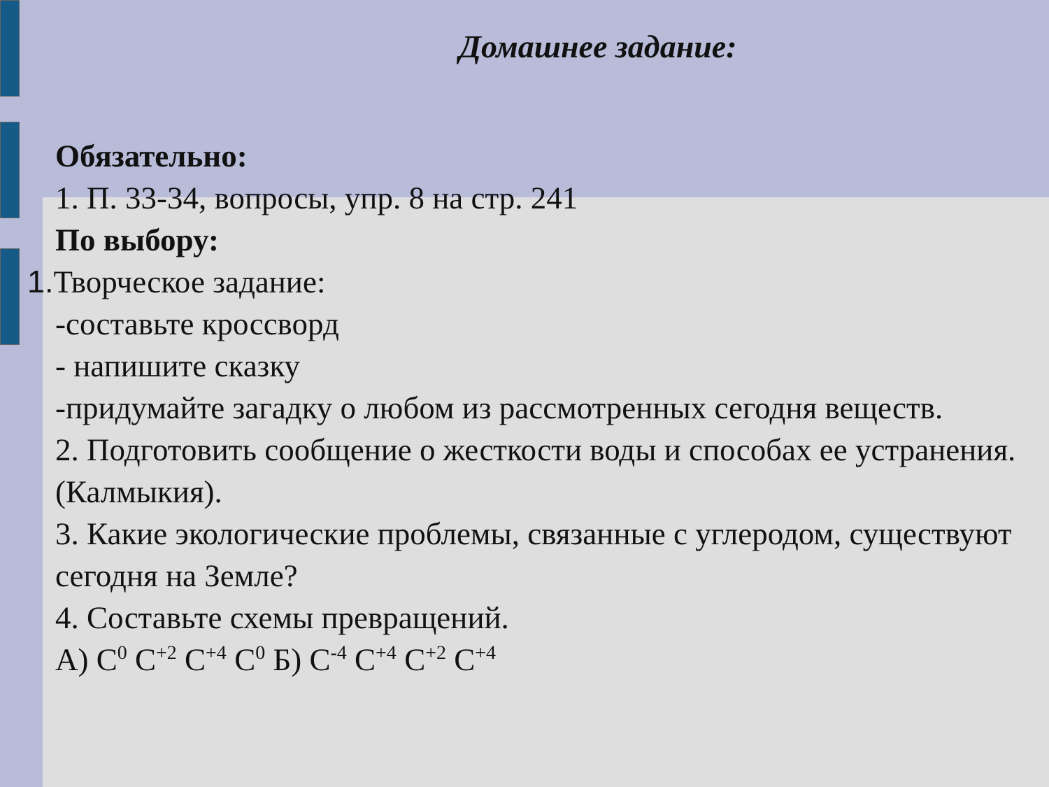Домашнее задание:
Обязательно:
1. П. 33-34, вопросы, упр. 8 на стр. 241
По выбору:
1. Творческое задание:
-составьте кроссворд
- напишите сказку
-придумайте загадку о любом из рассмотренных сегодня веществ.
2. Подготовить сообщение о жесткости воды и способах ее устранения.(Калмыкия).
3. Какие экологические проблемы, связанные с углеродом, существуют сегодня на Земле?
4. Составьте схемы превращений.
А) С<sup>0</sup> С<sup>+2</sup> С<sup>+4</sup> С<sup>0</sup> Б) С<sup>-4</sup> С<sup>+4</sup> С<sup>+2</sup> С<sup>+4</sup>